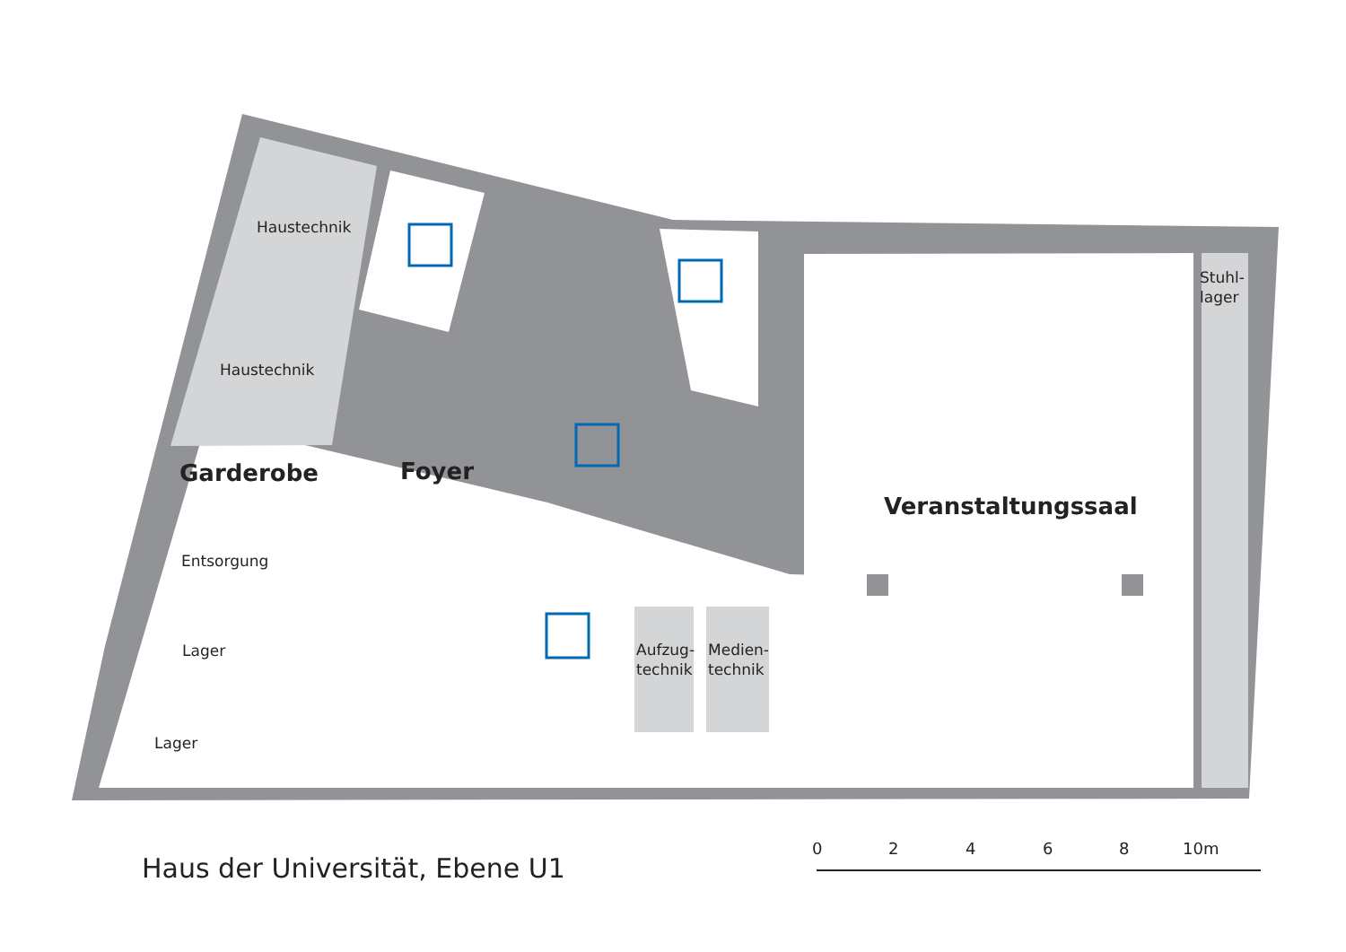Haustechnik
Haustechnik
Garderobe Foyer
Entsorgung
Lager
Lager
Veranstaltungssaal
Stuhl-
lager
Aufzug-
technik
Medien-
technik
Haus der Universität, Ebene U1
0 2 4 6 8 10m